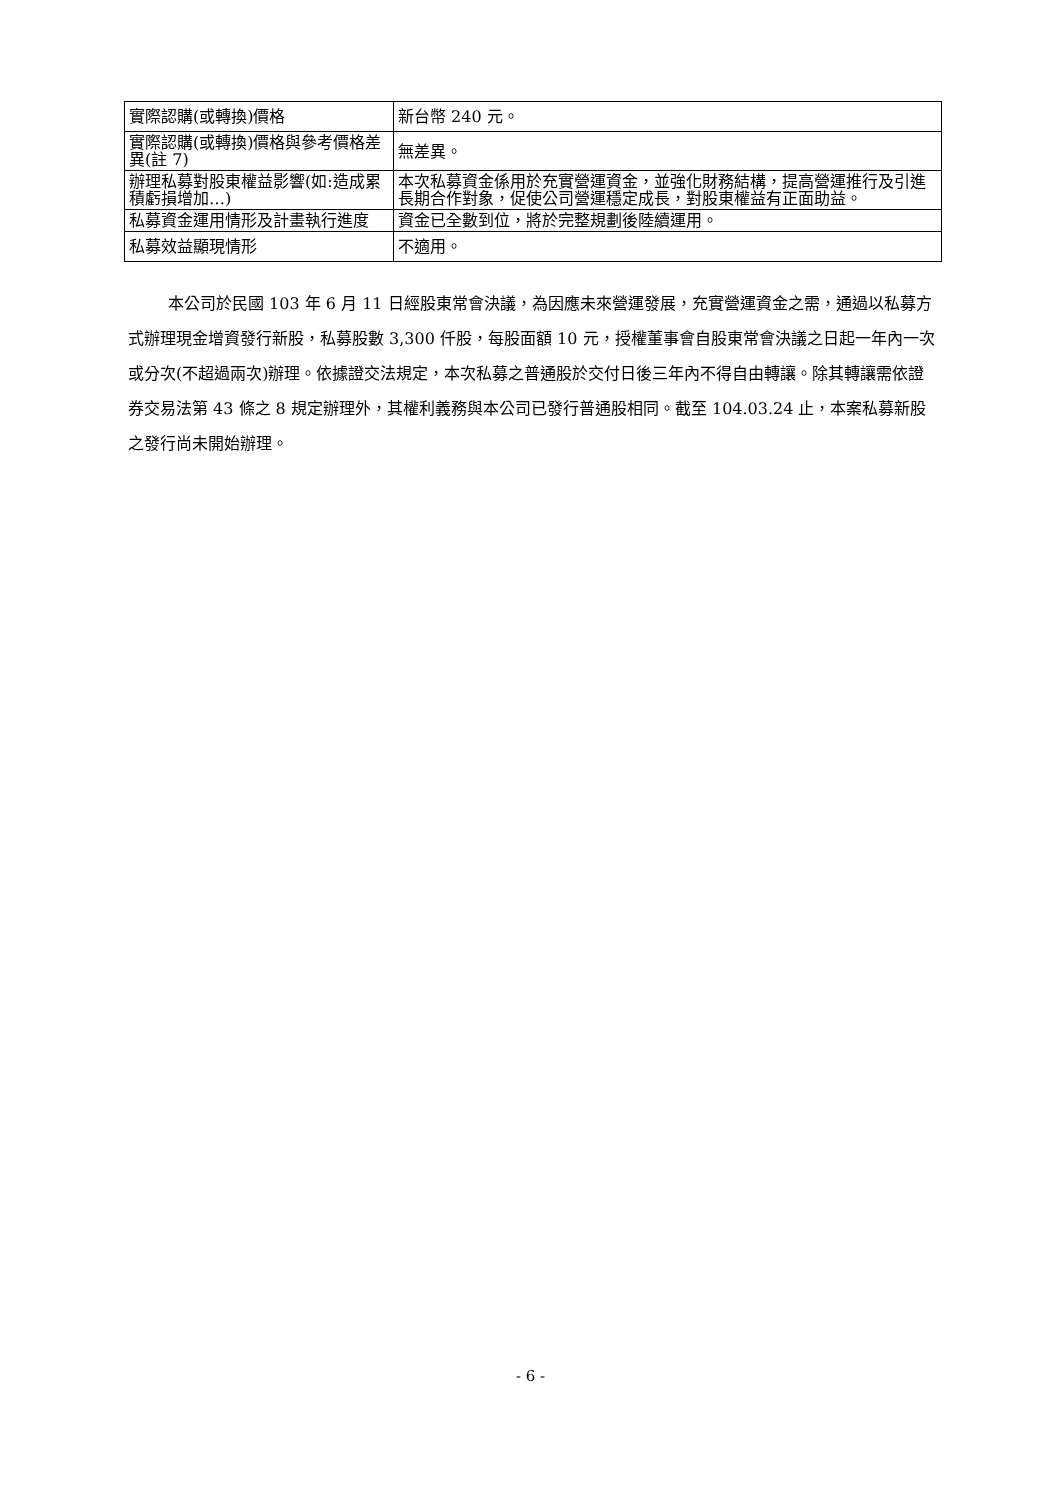| 實際認購(或轉換)價格 | 新台幣 240 元。 |
| 實際認購(或轉換)價格與參考價格差異(註 7) | 無差異。 |
| 辦理私募對股東權益影響(如:造成累積虧損增加…) | 本次私募資金係用於充實營運資金，並強化財務結構，提高營運推行及引進長期合作對象，促使公司營運穩定成長，對股東權益有正面助益。 |
| 私募資金運用情形及計畫執行進度 | 資金已全數到位，將於完整規劃後陸續運用。 |
| 私募效益顯現情形 | 不適用。 |
本公司於民國 103 年 6 月 11 日經股東常會決議，為因應未來營運發展，充實營運資金之需，通過以私募方式辦理現金增資發行新股，私募股數 3,300 仟股，每股面額 10 元，授權董事會自股東常會決議之日起一年內一次或分次(不超過兩次)辦理。依據證交法規定，本次私募之普通股於交付日後三年內不得自由轉讓。除其轉讓需依證券交易法第 43 條之 8 規定辦理外，其權利義務與本公司已發行普通股相同。截至 104.03.24 止，本案私募新股之發行尚未開始辦理。
- 6 -